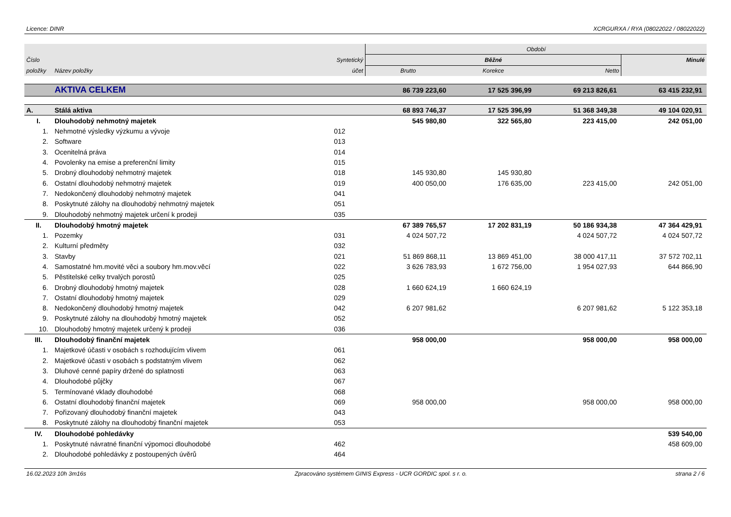Licence: DINR XCRGURXA / RYA (08022022 / 08022022)
| | | | Období | | | |
| --- | --- | --- | --- | --- | --- | --- |
| Číslo | | Syntetický | Běžné | | | Minulé |
| položky | Název položky | účet | Brutto | Korekce | Netto | |
| | AKTIVA CELKEM | | 86 739 223,60 | 17 525 396,99 | 69 213 826,61 | 63 415 232,91 |
| A. | Stálá aktiva | | 68 893 746,37 | 17 525 396,99 | 51 368 349,38 | 49 104 020,91 |
| I. | Dlouhodobý nehmotný majetek | | 545 980,80 | 322 565,80 | 223 415,00 | 242 051,00 |
| 1. | Nehmotné výsledky výzkumu a vývoje | 012 | | | | |
| 2. | Software | 013 | | | | |
| 3. | Ocenitelná práva | 014 | | | | |
| 4. | Povolenky na emise a preferenční limity | 015 | | | | |
| 5. | Drobný dlouhodobý nehmotný majetek | 018 | 145 930,80 | 145 930,80 | | |
| 6. | Ostatní dlouhodobý nehmotný majetek | 019 | 400 050,00 | 176 635,00 | 223 415,00 | 242 051,00 |
| 7. | Nedokončený dlouhodobý nehmotný majetek | 041 | | | | |
| 8. | Poskytnuté zálohy na dlouhodobý nehmotný majetek | 051 | | | | |
| 9. | Dlouhodobý nehmotný majetek určení k prodeji | 035 | | | | |
| II. | Dlouhodobý hmotný majetek | | 67 389 765,57 | 17 202 831,19 | 50 186 934,38 | 47 364 429,91 |
| 1. | Pozemky | 031 | 4 024 507,72 | | 4 024 507,72 | 4 024 507,72 |
| 2. | Kulturní předměty | 032 | | | | |
| 3. | Stavby | 021 | 51 869 868,11 | 13 869 451,00 | 38 000 417,11 | 37 572 702,11 |
| 4. | Samostatné hm.movité věci a soubory hm.mov.věcí | 022 | 3 626 783,93 | 1 672 756,00 | 1 954 027,93 | 644 866,90 |
| 5. | Pěstitelské celky trvalých porostů | 025 | | | | |
| 6. | Drobný dlouhodobý hmotný majetek | 028 | 1 660 624,19 | 1 660 624,19 | | |
| 7. | Ostatní dlouhodobý hmotný majetek | 029 | | | | |
| 8. | Nedokončený dlouhodobý hmotný majetek | 042 | 6 207 981,62 | | 6 207 981,62 | 5 122 353,18 |
| 9. | Poskytnuté zálohy na dlouhodobý hmotný majetek | 052 | | | | |
| 10. | Dlouhodobý hmotný majetek určený k prodeji | 036 | | | | |
| III. | Dlouhodobý finanční majetek | | 958 000,00 | | 958 000,00 | 958 000,00 |
| 1. | Majetkové účasti v osobách s rozhodujícím vlivem | 061 | | | | |
| 2. | Majetkové účasti v osobách s podstatným vlivem | 062 | | | | |
| 3. | Dluhové cenné papíry držené do splatnosti | 063 | | | | |
| 4. | Dlouhodobé půjčky | 067 | | | | |
| 5. | Termínované vklady dlouhodobé | 068 | | | | |
| 6. | Ostatní dlouhodobý finanční majetek | 069 | 958 000,00 | | 958 000,00 | 958 000,00 |
| 7. | Pořizovaný dlouhodobý finanční majetek | 043 | | | | |
| 8. | Poskytnuté zálohy na dlouhodobý finanční majetek | 053 | | | | |
| IV. | Dlouhodobé pohledávky | | | | | 539 540,00 |
| 1. | Poskytnuté návratné finanční výpomoci dlouhodobé | 462 | | | | 458 609,00 |
| 2. | Dlouhodobé pohledávky z postoupených úvěrů | 464 | | | | |
16.02.2023 10h 3m16s Zpracováno systémem GINIS Express - UCR GORDIC spol. s r. o. strana 2 / 6